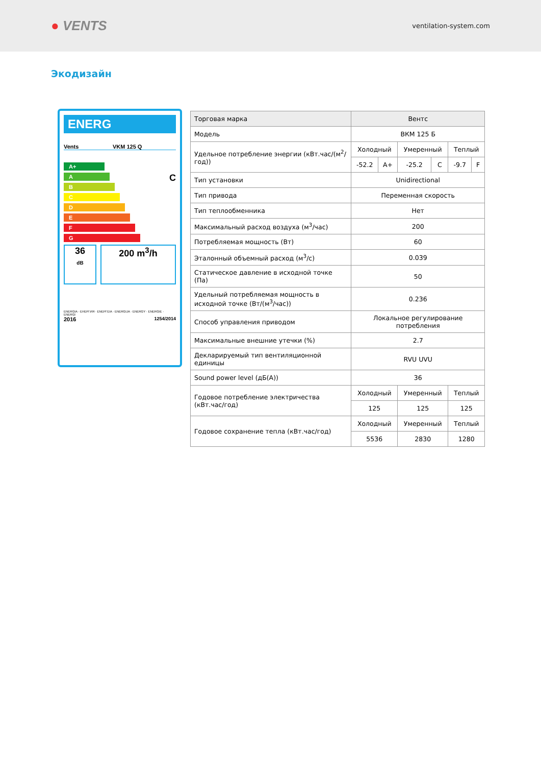● VENTS
ventilation-system.com
Экодизайн
ENERG
Vents VKM 125 Q
A+
A
B
C
D
E
F
G
C
36
dB
200 m<sup>3</sup>/h
ENERGIA · ЕНЕРГИЯ · ΕΝΕΡΓΕΙΑ · ENERGIJA · ENERGY · ENERGIE · ENERGI
2016 1254/2014
| Торговая марка | Вентс | | | | | |
| Модель | ВКМ 125 Б | | | | | |
| Удельное потребление энергии (кВт.час/(м<sup>2</sup>/год)) | Холодный | | Умеренный | | Теплый | |
| | -52.2 | A+ | -25.2 | C | -9.7 | F |
| Тип установки | Unidirectional | | | | | |
| Тип привода | Переменная скорость | | | | | |
| Тип теплообменника | Нет | | | | | |
| Максимальный расход воздуха (м<sup>3</sup>/час) | 200 | | | | | |
| Потребляемая мощность (Вт) | 60 | | | | | |
| Эталонный объемный расход (м<sup>3</sup>/с) | 0.039 | | | | | |
| Статическое давление в исходной точке (Па) | 50 | | | | | |
| Удельный потребляемая мощность в исходной точке (Вт/(м<sup>3</sup>/час)) | 0.236 | | | | | |
| Способ управления приводом | Локальное регулирование потребления | | | | | |
| Максимальные внешние утечки (%) | 2.7 | | | | | |
| Декларируемый тип вентиляционной единицы | RVU UVU | | | | | |
| Sound power level (дБ(А)) | 36 | | | | | |
| Годовое потребление электричества (кВт.час/год) | Холодный | | Умеренный | | Теплый | |
| | 125 | | 125 | | 125 | |
| Годовое сохранение тепла (кВт.час/год) | Холодный | | Умеренный | | Теплый | |
| | 5536 | | 2830 | | 1280 | |